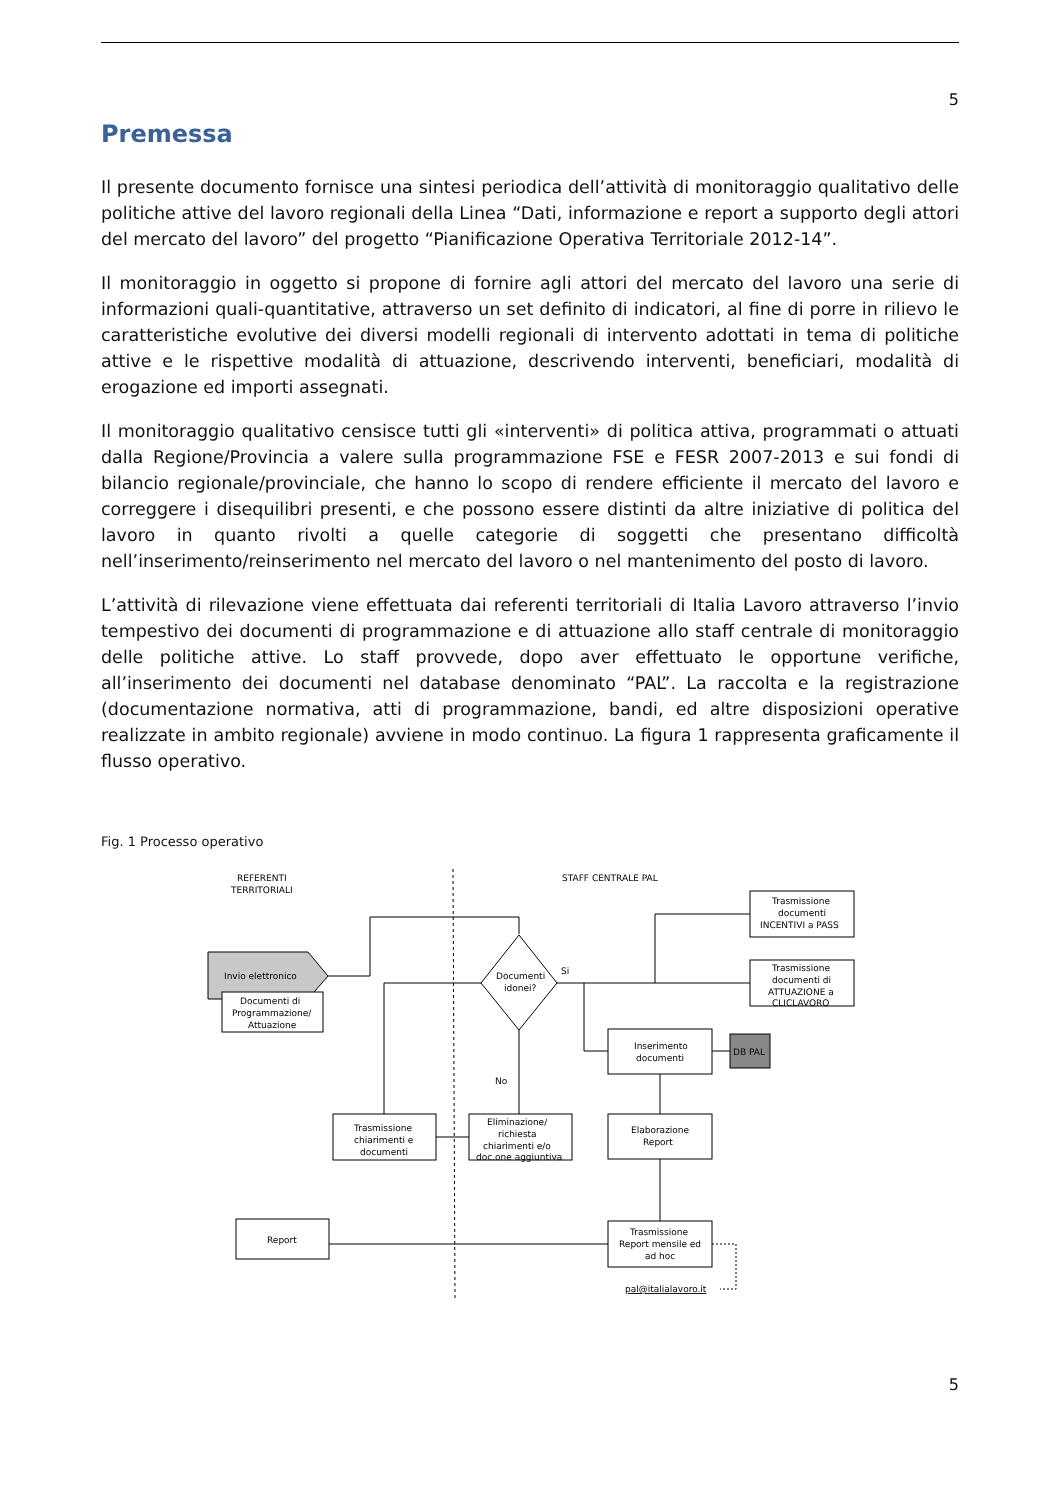5
Premessa
Il presente documento fornisce una sintesi periodica dell’attività di monitoraggio qualitativo delle politiche attive del lavoro regionali della Linea “Dati, informazione e report a supporto degli attori del mercato del lavoro” del progetto “Pianificazione Operativa Territoriale 2012-14”.
Il monitoraggio in oggetto si propone di fornire agli attori del mercato del lavoro una serie di informazioni quali-quantitative, attraverso un set definito di indicatori, al fine di porre in rilievo le caratteristiche evolutive dei diversi modelli regionali di intervento adottati in tema di politiche attive e le rispettive modalità di attuazione, descrivendo interventi, beneficiari, modalità di erogazione ed importi assegnati.
Il monitoraggio qualitativo censisce tutti gli «interventi» di politica attiva, programmati o attuati dalla Regione/Provincia a valere sulla programmazione FSE e FESR 2007-2013 e sui fondi di bilancio regionale/provinciale, che hanno lo scopo di rendere efficiente il mercato del lavoro e correggere i disequilibri presenti, e che possono essere distinti da altre iniziative di politica del lavoro in quanto rivolti a quelle categorie di soggetti che presentano difficoltà nell’inserimento/reinserimento nel mercato del lavoro o nel mantenimento del posto di lavoro.
L’attività di rilevazione viene effettuata dai referenti territoriali di Italia Lavoro attraverso l’invio tempestivo dei documenti di programmazione e di attuazione allo staff centrale di monitoraggio delle politiche attive. Lo staff provvede, dopo aver effettuato le opportune verifiche, all’inserimento dei documenti nel database denominato “PAL”. La raccolta e la registrazione (documentazione normativa, atti di programmazione, bandi, ed altre disposizioni operative realizzate in ambito regionale) avviene in modo continuo. La figura 1 rappresenta graficamente il flusso operativo.
Fig. 1 Processo operativo
REFERENTI
TERRITORIALI
STAFF CENTRALE PAL
Invio elettronico
Documenti di
Programmazione/
Attuazione
Documenti
idonei?
Si
Trasmissione
documenti
INCENTIVI a PASS
Trasmissione
documenti di
ATTUAZIONE a
CLICLAVORO
Inserimento
documenti
DB PAL
No
Eliminazione/
richiesta
chiarimenti e/o
doc.one aggiuntiva
Trasmissione
chiarimenti e
documenti
Elaborazione
Report
Trasmissione
Report mensile ed
ad hoc
Report
pal@italialavoro.it
5